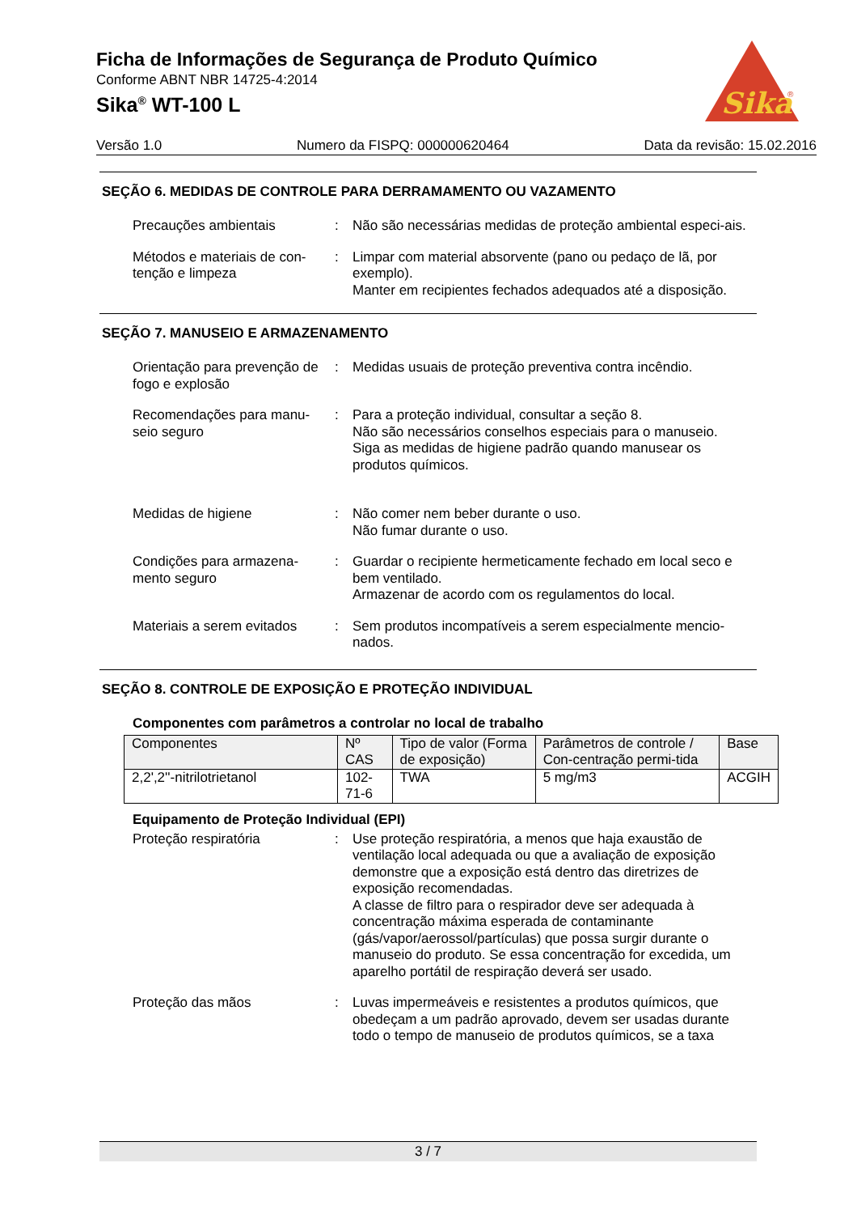Sika
®
Ficha de Informações de Segurança de Produto Químico
Conforme ABNT NBR 14725-4:2014
Sika<sup>®</sup> WT-100 L
Versão 1.0 Numero da FISPQ: 000000620464 Data da revisão: 15.02.2016
SEÇÃO 6. MEDIDAS DE CONTROLE PARA DERRAMAMENTO OU VAZAMENTO
Precauções ambientais : Não são necessárias medidas de proteção ambiental especi-ais.
Métodos e materiais de con-tenção e limpeza
: Limpar com material absorvente (pano ou pedaço de lã, por exemplo).
Manter em recipientes fechados adequados até a disposição.
SEÇÃO 7. MANUSEIO E ARMAZENAMENTO
Orientação para prevenção de fogo e explosão
: Medidas usuais de proteção preventiva contra incêndio.
Recomendações para manu-seio seguro
: Para a proteção individual, consultar a seção 8.
Não são necessários conselhos especiais para o manuseio.
Siga as medidas de higiene padrão quando manusear os produtos químicos.
Medidas de higiene : Não comer nem beber durante o uso.
Não fumar durante o uso.
Condições para armazena-mento seguro
: Guardar o recipiente hermeticamente fechado em local seco e bem ventilado.
Armazenar de acordo com os regulamentos do local.
Materiais a serem evitados
: Sem produtos incompatíveis a serem especialmente mencio-nados.
SEÇÃO 8. CONTROLE DE EXPOSIÇÃO E PROTEÇÃO INDIVIDUAL
Componentes com parâmetros a controlar no local de trabalho
| Componentes | Nº CAS | Tipo de valor (Forma de exposição) | Parâmetros de controle / Con-centração permi-tida | Base |
| --- | --- | --- | --- | --- |
| 2,2',2''-nitrilotrietanol | 102-71-6 | TWA | 5 mg/m3 | ACGIH |
Equipamento de Proteção Individual (EPI)
Proteção respiratória : Use proteção respiratória, a menos que haja exaustão de ventilação local adequada ou que a avaliação de exposição demonstre que a exposição está dentro das diretrizes de exposição recomendadas.
A classe de filtro para o respirador deve ser adequada à concentração máxima esperada de contaminante (gás/vapor/aerossol/partículas) que possa surgir durante o manuseio do produto. Se essa concentração for excedida, um aparelho portátil de respiração deverá ser usado.
Proteção das mãos : Luvas impermeáveis e resistentes a produtos químicos, que obedeçam a um padrão aprovado, devem ser usadas durante todo o tempo de manuseio de produtos químicos, se a taxa
3 / 7